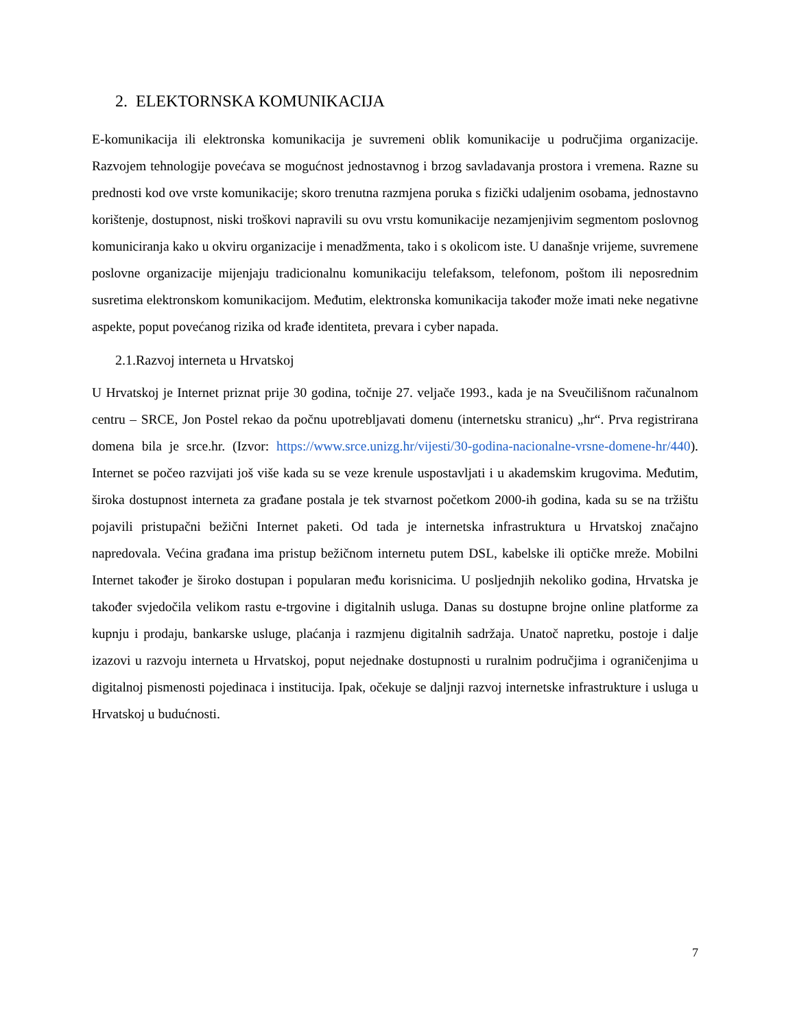2. ELEKTORNSKA KOMUNIKACIJA
E-komunikacija ili elektronska komunikacija je suvremeni oblik komunikacije u područjima organizacije. Razvojem tehnologije povećava se mogućnost jednostavnog i brzog savladavanja prostora i vremena. Razne su prednosti kod ove vrste komunikacije; skoro trenutna razmjena poruka s fizički udaljenim osobama, jednostavno korištenje, dostupnost, niski troškovi napravili su ovu vrstu komunikacije nezamjenjivim segmentom poslovnog komuniciranja kako u okviru organizacije i menadžmenta, tako i s okolicom iste. U današnje vrijeme, suvremene poslovne organizacije mijenjaju tradicionalnu komunikaciju telefaksom, telefonom, poštom ili neposrednim susretima elektronskom komunikacijom. Međutim, elektronska komunikacija također može imati neke negativne aspekte, poput povećanog rizika od krađe identiteta, prevara i cyber napada.
2.1.Razvoj interneta u Hrvatskoj
U Hrvatskoj je Internet priznat prije 30 godina, točnije 27. veljače 1993., kada je na Sveučilišnom računalnom centru – SRCE, Jon Postel rekao da počnu upotrebljavati domenu (internetsku stranicu) „hr“. Prva registrirana domena bila je srce.hr. (Izvor: https://www.srce.unizg.hr/vijesti/30-godina-nacionalne-vrsne-domene-hr/440). Internet se počeo razvijati još više kada su se veze krenule uspostavljati i u akademskim krugovima. Međutim, široka dostupnost interneta za građane postala je tek stvarnost početkom 2000-ih godina, kada su se na tržištu pojavili pristupačni bežični Internet paketi. Od tada je internetska infrastruktura u Hrvatskoj značajno napredovala. Većina građana ima pristup bežičnom internetu putem DSL, kabelske ili optičke mreže. Mobilni Internet također je široko dostupan i popularan među korisnicima. U posljednjih nekoliko godina, Hrvatska je također svjedočila velikom rastu e-trgovine i digitalnih usluga. Danas su dostupne brojne online platforme za kupnju i prodaju, bankarske usluge, plaćanja i razmjenu digitalnih sadržaja. Unatoč napretku, postoje i dalje izazovi u razvoju interneta u Hrvatskoj, poput nejednake dostupnosti u ruralnim područjima i ograničenjima u digitalnoj pismenosti pojedinaca i institucija. Ipak, očekuje se daljnji razvoj internetske infrastrukture i usluga u Hrvatskoj u budućnosti.
7